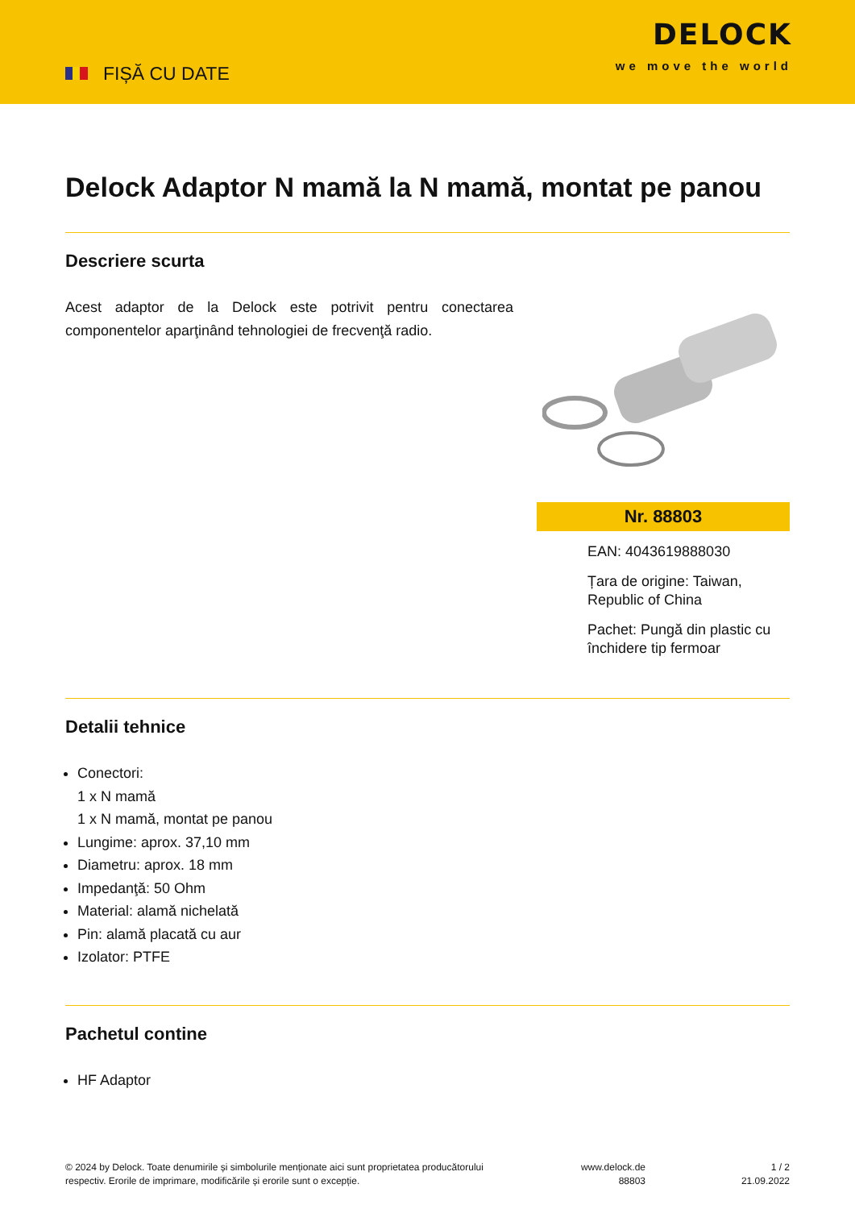FIȘĂ CU DATE
DELOCK
we move the world
Delock Adaptor N mamă la N mamă, montat pe panou
Descriere scurta
Acest adaptor de la Delock este potrivit pentru conectarea componentelor aparţinând tehnologiei de frecvenţă radio.
Nr. 88803
EAN: 4043619888030
Țara de origine: Taiwan, Republic of China
Pachet: Pungă din plastic cu închidere tip fermoar
Detalii tehnice
Conectori:
1 x N mamă
1 x N mamă, montat pe panou
Lungime: aprox. 37,10 mm
Diametru: aprox. 18 mm
Impedanţă: 50 Ohm
Material: alamă nichelată
Pin: alamă placată cu aur
Izolator: PTFE
Pachetul contine
HF Adaptor
© 2024 by Delock. Toate denumirile și simbolurile menționate aici sunt proprietatea producătorului respectiv. Erorile de imprimare, modificările și erorile sunt o excepție.
www.delock.de
88803
1 / 2
21.09.2022